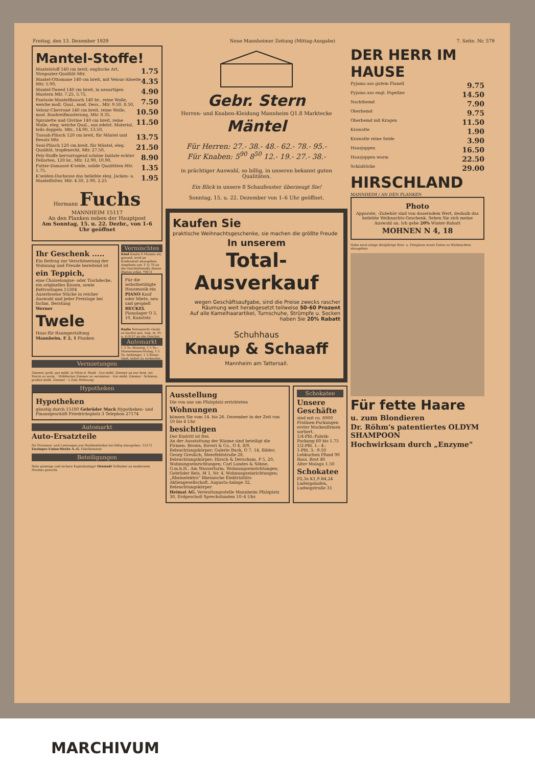Freitag, den 13. Dezember 1929 Neue Mannheimer Zeitung (Mittag-Ausgabe) 7. Seite. Nr. 579
Mantel-Stoffe!
Mantelstoff 140 cm breit, englische Art, Strapazier-Qualität Mtr. 1.75
Mantel-Ottomane 140 cm breit, mit Velour-Abseite Mtr. 5.90, 4.35
Mantel-Tweed 140 cm breit, in neuartigen Mustern Mtr. 7.25, 5.75, 4.90
Fantasie-Mantelflausch 140 br., reine Wolle, weiche moll. Qual., mod. Dess., Mtr. 9.50, 8.50, 7.50
Velour-Chevroné 140 cm breit, reine Wolle, mod. Rauhreifmusterung, Mtr. 8.35, 10.50
Spiralette und Givrine 140 cm breit, reine Wolle, eleg. weiche Qual., aus edelst. Material, teils doppels. Mtr., 14.90, 13.50, 11.50
Tussah-Plüsch 120 cm breit, für Mäntel und Besatz Mtr. 13.75
Seal-Plüsch 120 cm breit, für Mäntel, eleg. Qualität, tropfenecht, Mtr. 27.50, 21.50
Pelz-Stoffe hervorragend schöne Imitate echter Fellarten, 120 br., Mtr. 12.90, 10.90, 8.90
Futter-Damassé K'seide, solide Qualitäten Mtr. 1.75, 1.35
K'seiden-Duchesse das beliebte eleg. Jacken- u. Mantelfutter, Mtr. 4.50, 2.90, 2.25 1.95
Hermann Fuchs
MANNHEIM 15117
An den Planken neben der Hauptpost
Am Sonntag, 15. u. 22. Dezbr., von 1–6 Uhr geöffnet
Ihr Geschenk .....
Ein Beitrag zur Verschönerung der Wohnung und Freude bereitend ist
ein Teppich,
eine Chaiselongue- oder Tischdecke, ein originelles Kissen, sowie Bettvorlagen 15304
Auserlesene Stücke in reicher Auswahl und jeder Preislage bei fachm. Beratung
Werner
Twele
Haus für Raumgestaltung
Mannheim, E 2, 1 Planken
Vermischtes
Kind Knabe 6 Monate alt, gesund, wird an Kindesstatt abzugeben. Angebote unt. F Q 78 an die Geschäftsstelle dieses Blattes erbet. *9971
Für die selbstbetätigte Hausmusik ein PIANO Kauf oder Miete, neu und gespielt HECKEL Pianolager O 3, 10, Kunststr.
Radio Netzanschl.-Gerät zu kaufen ges. Ang. m. Pr. u. O B 97 an die Geschst.
Automarkt
1 5 To.-Büssing, 1 5 To.-Mannesmann-Mulag, 1 5 To.-Anhänger, 1 2-Sitzer-Opel, sofort zu verkaufen.
Vermietungen
Zimmer, groß, gut möbl. in Mitte d. Stadt · Gut möbl. Zimmer an nur best. sol. Herrn zu verm. · Möbliertes Zimmer zu vermieten · Gut möbl. Zimmer · Schönes, großes möbl. Zimmer · 5 Zim.-Wohnung
Hypotheken
Hypotheken
günstig durch 15180 Gebrüder Mack Hypotheken- und Finanzgeschäft Friedrichsplatz 3 Telephon 27174
Automarkt
Auto-Ersatzteile
für Personen- und Lastwagen aus Restbeständen bei billig abzugeben. 15373 Enzinger-Union-Werke A.-G. Fabrikstation
Beteiligungen
Sehr günstige und sichere Kapitalanlage! Oststadt Teilhaber an modernem Neubau gesucht.
Gebr. Stern
Herren- und Knaben-Kleidung Mannheim Q1.8 Marktecke
Mäntel
Für Herren: 27.- 38.- 48.- 62.- 78.- 95.-
Für Knaben: 5<sup>90</sup> 8<sup>50</sup> 12.- 19.- 27.- 38.-
in prächtiger Auswahl, so billig, in unseren bekannt guten Qualitäten.
Ein Blick in unsere 8 Schaufenster überzeugt Sie!
Sonntag, 15. u. 22. Dezember von 1–6 Uhr geöffnet.
Kaufen Sie
praktische Weihnachtsgeschenke, sie machen die größte Freude
In unserem
Total-Ausverkauf
wegen Geschäftsaufgabe, sind die Preise zwecks rascher Räumung weit herabgesetzt teilweise 50-60 Prozent
Auf alle Kamelhaarartikel, Turnschuhe, Strümpfe u. Socken haben Sie 20% Rabatt
Schuhhaus
Knaup & Schaaff
Mannheim am Tattersall.
Ausstellung
Die von uns am Pfalzplatz errichteten
Wohnungen
können Sie vom 14. bis 26. Dezember in der Zeit von 10 bis 4 Uhr
besichtigen
Der Eintritt ist frei.
An der Ausstattung der Räume sind beteiligt die Firmen: Brown, Boveri & Co., O 4, 8/9, Beleuchtungskörper; Galerie Buck, O 7, 14, Bilder; Georg Greulich, Meerfeldstraße 28, Beleuchtungskörper; Hirsch & Derschum, P 5, 20, Wohnungseinrichtungen; Carl Landes & Söhne, G.m.b.H., Am Wasserturm, Wohnungseinrichtungen; Gebrüder Reis, M 1, Nr. 4, Wohnungseinrichtungen; „Rheinelektra" Rheinische Elektrizitäts-Aktiengesellschaft, Augusta-Anlage 32, Beleuchtungskörper
Heimat AG. Verwaltungsstelle Mannheim Pfalzplatz 30, Erdgeschoß Sprechstunden 10–4 Uhr.
Schokatee
Unsere Geschäfte
sind mit ca. 8000 Pralinen-Packungen erster Markenfirmen sortiert.
1/4-Pfd.-Fabrik-Packung 60 bis 1.75
1/2-Pfd. 1.- 4.-
1-Pfd. 3.- 9.50
Lebkuchen Pfund 90
Russ. Brot 40
Alter Malaga 1.50
Schokatee
P2,3a K1,9 R4,24 Ludwigshafen, Ludwigstraße 31
DER HERR IM HAUSE
Pyjama aus gutem Flanell 9.75
Pyjama aus engl. Popeline 14.50
Nachthemd 7.90
Oberhemd 9.75
Oberhemd mit Kragen 11.50
Krawatte 1.90
Krawatte reine Seide 3.90
Hausjoppen 16.50
Hausjoppen warm 22.50
Schlafröcke 29.00
HIRSCHLAND
MANNHEIM / AN DEN PLANKEN
Photo
Apparate, -Zubehör sind von dauerndem Wert, deshalb das beliebte Weihnachts-Geschenk. Sehen Sie sich meine Auswahl an. Ich gebe 20% Winter-Rabatt
MOHNEN N 4, 18
Habe noch einige diesjährige Brat- u. Fettgänse sowie Enten zu Weihnachten abzugeben.
Für fette Haare
u. zum Blondieren
Dr. Röhm's patentiertes OLDYM SHAMPOON
Hochwirksam durch „Enzyme"
MARCHIVUM